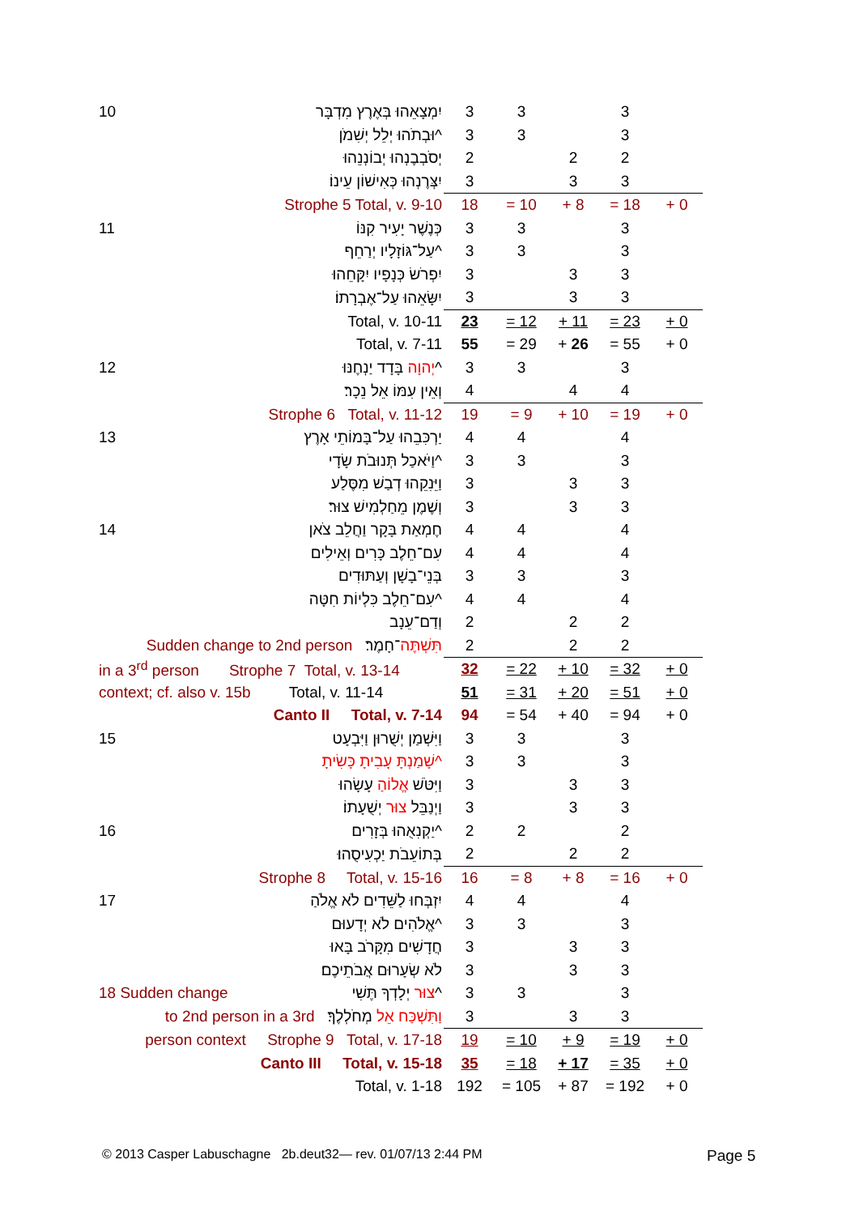| 10 | יִמְצָאֵהוּ בְּאֶרֶץ מִדְבָּר | 3 | 3 | | 3 | |
| | וּבְתֹהוּ יְלֵל יְשִׁמֹן^ | 3 | 3 | | 3 | |
| | יְסֹבְבֶנְהוּ יְבוֹנְנֵהוּ | 2 | | 2 | 2 | |
| | יִצְּרֶנְהוּ כְּאִישׁוֹן עֵינוֹ׃ | 3 | | 3 | 3 | |
| | Strophe 5 Total, v. 9-10 | 18 | = 10 | + 8 | = 18 | + 0 |
| 11 | כְּנֶשֶׁר יָעִיר קִנּוֹ | 3 | 3 | | 3 | |
| | עַל־גּוֹזָלָיו יְרַחֵף^ | 3 | 3 | | 3 | |
| | יִפְרֹשׂ כְּנָפָיו יִקָּחֵהוּ | 3 | | 3 | 3 | |
| | יִשָּׂאֵהוּ עַל־אֶבְרָתוֹ׃ | 3 | | 3 | 3 | |
| | Total, v. 10-11 | 23 | = 12 | + 11 | = 23 | + 0 |
| | Total, v. 7-11 | 55 | = 29 | + 26 | = 55 | + 0 |
| 12 | יְהוָה בָּדָד יַנְחֶנּוּ^ | 3 | 3 | | 3 | |
| | וְאֵין עִמּוֹ אֵל נֵכָר׃ | 4 | | 4 | 4 | |
| | Strophe 6 Total, v. 11-12 | 19 | = 9 | + 10 | = 19 | + 0 |
| 13 | יַרְכִּבֵהוּ עַל־בָּמוֹתֵי אָרֶץ | 4 | 4 | | 4 | |
| | וַיֹּאכַל תְּנוּבֹת שָׂדָי^ | 3 | 3 | | 3 | |
| | וַיֵּנִקֵהוּ דְבַשׁ מִסֶּלַע | 3 | | 3 | 3 | |
| | וְשֶׁמֶן מֵחַלְמִישׁ צוּר׃ | 3 | | 3 | 3 | |
| 14 | חֶמְאַת בָּקָר וַחֲלֵב צֹאן | 4 | 4 | | 4 | |
| | עִם־חֵלֶב כָּרִים וְאֵילִים | 4 | 4 | | 4 | |
| | בְּנֵי־בָשָׁן וְעַתּוּדִים | 3 | 3 | | 3 | |
| | עִם־חֵלֶב כִּלְיוֹת חִטָּה^ | 4 | 4 | | 4 | |
| | וְדַם־עֵנָב | 2 | | 2 | 2 | |
| Sudden change to 2nd person תִּשְׁתֶּה ־חָמֶר׃ | | 2 | | 2 | 2 | |
| in a 3<sup>rd</sup> person Strophe 7 Total, v. 13-14 | | 32 | = 22 | + 10 | = 32 | + 0 |
| context; cf. also v. 15b Total, v. 11-14 | | 51 | = 31 | + 20 | = 51 | + 0 |
| | Canto II Total, v. 7-14 | 94 | = 54 | + 40 | = 94 | + 0 |
| 15 | וַיִּשְׁמַן יְשֻׁרוּן וַיִּבְעָט | 3 | 3 | | 3 | |
| | שָׁמַנְתָּ עָבִיתָ כָּשִׂיתָ^ | 3 | 3 | | 3 | |
| | וַיִּטֹּשׁ אֱלוֹהַ עָשָׂהוּ | 3 | | 3 | 3 | |
| | וַיְנַבֵּל צוּר יְשֻׁעָתוֹ׃ | 3 | | 3 | 3 | |
| 16 | יַקְנִאֻהוּ בְּזָרִים^ | 2 | 2 | | 2 | |
| | בְּתוֹעֵבֹת יַכְעִיסֻהוּ׃ | 2 | | 2 | 2 | |
| | Strophe 8 Total, v. 15-16 | 16 | = 8 | + 8 | = 16 | + 0 |
| 17 | יִזְבְּחוּ לַשֵּׁדִים לֹא אֱלֹהַ | 4 | 4 | | 4 | |
| | אֱלֹהִים לֹא יְדָעוּם^ | 3 | 3 | | 3 | |
| | חֲדָשִׁים מִקָּרֹב בָּאוּ | 3 | | 3 | 3 | |
| | לֹא שְׂעָרוּם אֲבֹתֵיכֶם׃ | 3 | | 3 | 3 | |
| 18 Sudden change | צוּר יְלָדְךָ תֶּשִׁי^ | 3 | 3 | | 3 | |
| to 2nd person in a 3rd וַתִּשְׁכַּח אֵל מְחֹלְלֶךָ׃ | | 3 | | 3 | 3 | |
| person context Strophe 9 Total, v. 17-18 | | 19 | = 10 | + 9 | = 19 | + 0 |
| | Canto III Total, v. 15-18 | 35 | = 18 | + 17 | = 35 | + 0 |
| | Total, v. 1-18 | 192 | = 105 | + 87 | = 192 | + 0 |
© 2013 Casper Labuschagne 2b.deut32— rev. 01/07/13 2:44 PM
Page 5